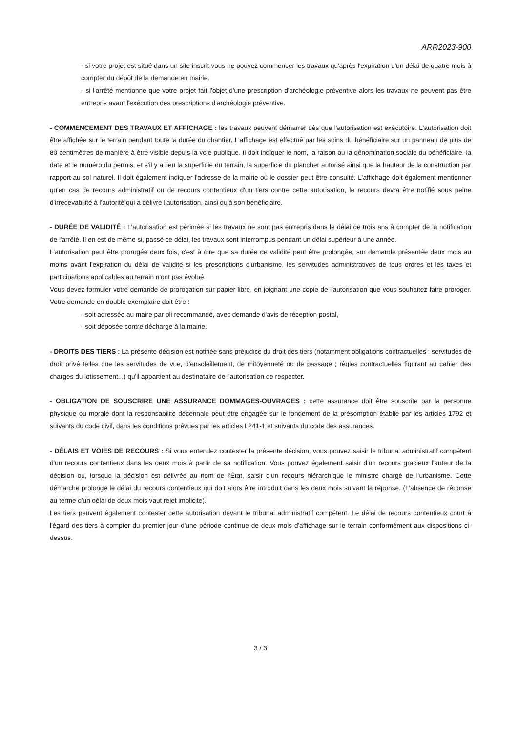ARR2023-900
- si votre projet est situé dans un site inscrit vous ne pouvez commencer les travaux qu'après l'expiration d'un délai de quatre mois à compter du dépôt de la demande en mairie.
- si l'arrêté mentionne que votre projet fait l'objet d'une prescription d'archéologie préventive alors les travaux ne peuvent pas être entrepris avant l'exécution des prescriptions d'archéologie préventive.
- COMMENCEMENT DES TRAVAUX ET AFFICHAGE : les travaux peuvent démarrer dès que l'autorisation est exécutoire. L'autorisation doit être affichée sur le terrain pendant toute la durée du chantier. L'affichage est effectué par les soins du bénéficiaire sur un panneau de plus de 80 centimètres de manière à être visible depuis la voie publique. Il doit indiquer le nom, la raison ou la dénomination sociale du bénéficiaire, la date et le numéro du permis, et s'il y a lieu la superficie du terrain, la superficie du plancher autorisé ainsi que la hauteur de la construction par rapport au sol naturel. Il doit également indiquer l'adresse de la mairie où le dossier peut être consulté. L'affichage doit également mentionner qu'en cas de recours administratif ou de recours contentieux d'un tiers contre cette autorisation, le recours devra être notifié sous peine d'irrecevabilité à l'autorité qui a délivré l'autorisation, ainsi qu'à son bénéficiaire.
- DURÉE DE VALIDITÉ : L'autorisation est périmée si les travaux ne sont pas entrepris dans le délai de trois ans à compter de la notification de l'arrêté. Il en est de même si, passé ce délai, les travaux sont interrompus pendant un délai supérieur à une année.
L'autorisation peut être prorogée deux fois, c'est à dire que sa durée de validité peut être prolongée, sur demande présentée deux mois au moins avant l'expiration du délai de validité si les prescriptions d'urbanisme, les servitudes administratives de tous ordres et les taxes et participations applicables au terrain n'ont pas évolué.
Vous devez formuler votre demande de prorogation sur papier libre, en joignant une copie de l'autorisation que vous souhaitez faire proroger. Votre demande en double exemplaire doit être :
- soit adressée au maire par pli recommandé, avec demande d'avis de réception postal,
- soit déposée contre décharge à la mairie.
- DROITS DES TIERS : La présente décision est notifiée sans préjudice du droit des tiers (notamment obligations contractuelles ; servitudes de droit privé telles que les servitudes de vue, d'ensoleillement, de mitoyenneté ou de passage ; règles contractuelles figurant au cahier des charges du lotissement...) qu'il appartient au destinataire de l'autorisation de respecter.
- OBLIGATION DE SOUSCRIRE UNE ASSURANCE DOMMAGES-OUVRAGES : cette assurance doit être souscrite par la personne physique ou morale dont la responsabilité décennale peut être engagée sur le fondement de la présomption établie par les articles 1792 et suivants du code civil, dans les conditions prévues par les articles L241-1 et suivants du code des assurances.
- DÉLAIS ET VOIES DE RECOURS : Si vous entendez contester la présente décision, vous pouvez saisir le tribunal administratif compétent d'un recours contentieux dans les deux mois à partir de sa notification. Vous pouvez également saisir d'un recours gracieux l'auteur de la décision ou, lorsque la décision est délivrée au nom de l'État, saisir d'un recours hiérarchique le ministre chargé de l'urbanisme. Cette démarche prolonge le délai du recours contentieux qui doit alors être introduit dans les deux mois suivant la réponse. (L'absence de réponse au terme d'un délai de deux mois vaut rejet implicite).
Les tiers peuvent également contester cette autorisation devant le tribunal administratif compétent. Le délai de recours contentieux court à l'égard des tiers à compter du premier jour d'une période continue de deux mois d'affichage sur le terrain conformément aux dispositions ci-dessus.
3 / 3